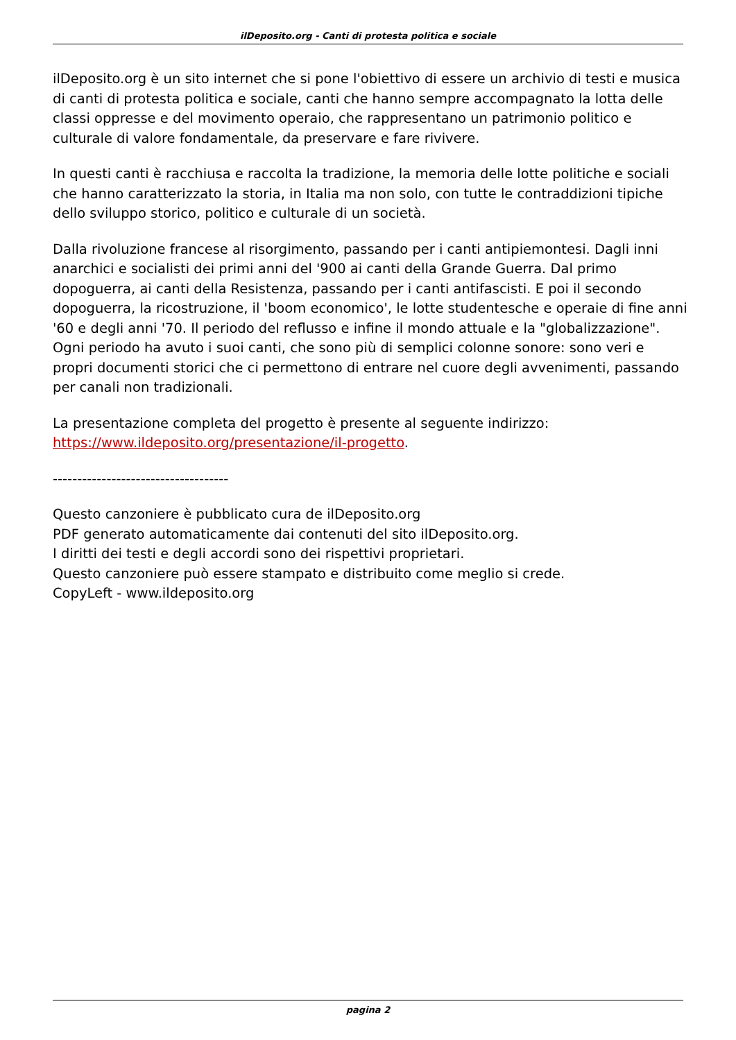ilDeposito.org - Canti di protesta politica e sociale
ilDeposito.org è un sito internet che si pone l'obiettivo di essere un archivio di testi e musica di canti di protesta politica e sociale, canti che hanno sempre accompagnato la lotta delle classi oppresse e del movimento operaio, che rappresentano un patrimonio politico e culturale di valore fondamentale, da preservare e fare rivivere.
In questi canti è racchiusa e raccolta la tradizione, la memoria delle lotte politiche e sociali che hanno caratterizzato la storia, in Italia ma non solo, con tutte le contraddizioni tipiche dello sviluppo storico, politico e culturale di un società.
Dalla rivoluzione francese al risorgimento, passando per i canti antipiemontesi. Dagli inni anarchici e socialisti dei primi anni del '900 ai canti della Grande Guerra. Dal primo dopoguerra, ai canti della Resistenza, passando per i canti antifascisti. E poi il secondo dopoguerra, la ricostruzione, il 'boom economico', le lotte studentesche e operaie di fine anni '60 e degli anni '70. Il periodo del reflusso e infine il mondo attuale e la "globalizzazione". Ogni periodo ha avuto i suoi canti, che sono più di semplici colonne sonore: sono veri e propri documenti storici che ci permettono di entrare nel cuore degli avvenimenti, passando per canali non tradizionali.
La presentazione completa del progetto è presente al seguente indirizzo:
https://www.ildeposito.org/presentazione/il-progetto.
------------------------------------
Questo canzoniere è pubblicato cura de ilDeposito.org
PDF generato automaticamente dai contenuti del sito ilDeposito.org.
I diritti dei testi e degli accordi sono dei rispettivi proprietari.
Questo canzoniere può essere stampato e distribuito come meglio si crede.
CopyLeft - www.ildeposito.org
pagina 2